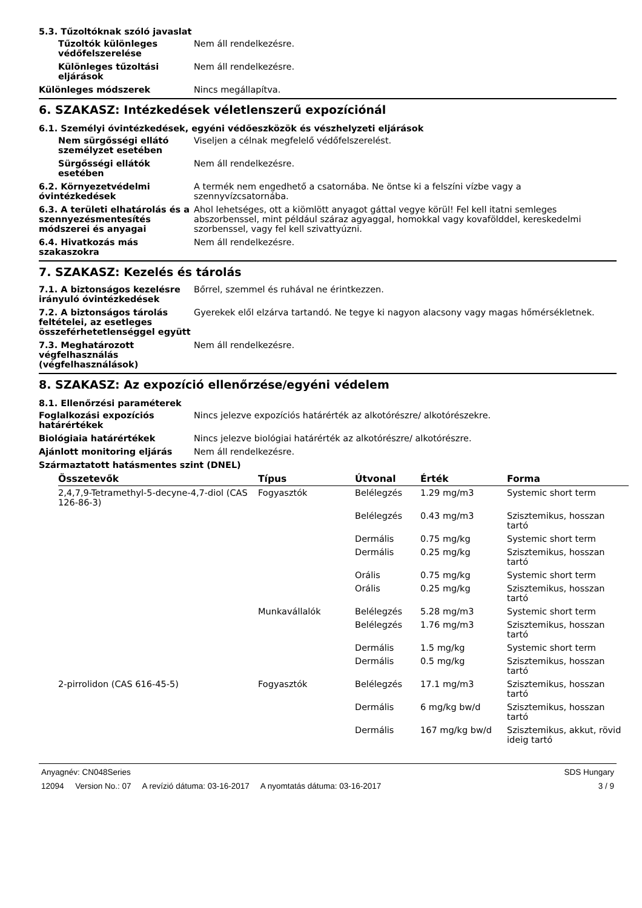5.3. Tűzoltóknak szóló javaslat
Tűzoltók különleges védőfelszerelése
Nem áll rendelkezésre.
Különleges tűzoltási eljárások
Nem áll rendelkezésre.
Különleges módszerek Nincs megállapítva.
6. SZAKASZ: Intézkedések véletlenszerű expozíciónál
6.1. Személyi óvintézkedések, egyéni védőeszközök és vészhelyzeti eljárások
Nem sürgősségi ellátó személyzet esetében
Viseljen a célnak megfelelő védőfelszerelést.
Sürgősségi ellátók esetében
Nem áll rendelkezésre.
6.2. Környezetvédelmi óvintézkedések
A termék nem engedhető a csatornába. Ne öntse ki a felszíni vízbe vagy a szennyvízcsatornába.
6.3. A területi elhatárolás és a szennyezésmentesítés módszerei és anyagai
Ahol lehetséges, ott a kiömlött anyagot gáttal vegye körül! Fel kell itatni semleges abszorbenssel, mint például száraz agyaggal, homokkal vagy kovafölddel, kereskedelmi szorbenssel, vagy fel kell szivattyúzni.
6.4. Hivatkozás más szakaszokra
Nem áll rendelkezésre.
7. SZAKASZ: Kezelés és tárolás
7.1. A biztonságos kezelésre irányuló óvintézkedések
Bőrrel, szemmel és ruhával ne érintkezzen.
7.2. A biztonságos tárolás feltételei, az esetleges összeférhetetlenséggel együtt
Gyerekek elől elzárva tartandó. Ne tegye ki nagyon alacsony vagy magas hőmérsékletnek.
7.3. Meghatározott végfelhasználás (végfelhasználások)
Nem áll rendelkezésre.
8. SZAKASZ: Az expozíció ellenőrzése/egyéni védelem
8.1. Ellenőrzési paraméterek
Foglalkozási expozíciós határértékek
Nincs jelezve expozíciós határérték az alkotórészre/ alkotórészekre.
Biológiaia határértékek Nincs jelezve biológiai határérték az alkotórészre/ alkotórészre.
Ajánlott monitoring eljárás Nem áll rendelkezésre.
Származtatott hatásmentes szint (DNEL)
| Összetevők | Típus | Útvonal | Érték | Forma |
| --- | --- | --- | --- | --- |
| 2,4,7,9-Tetramethyl-5-decyne-4,7-diol (CAS 126-86-3) | Fogyasztók | Belélegzés | 1.29 mg/m3 | Systemic short term |
| | | Belélegzés | 0.43 mg/m3 | Szisztemikus, hosszan tartó |
| | | Dermális | 0.75 mg/kg | Systemic short term |
| | | Dermális | 0.25 mg/kg | Szisztemikus, hosszan tartó |
| | | Orális | 0.75 mg/kg | Systemic short term |
| | | Orális | 0.25 mg/kg | Szisztemikus, hosszan tartó |
| | Munkavállalók | Belélegzés | 5.28 mg/m3 | Systemic short term |
| | | Belélegzés | 1.76 mg/m3 | Szisztemikus, hosszan tartó |
| | | Dermális | 1.5 mg/kg | Systemic short term |
| | | Dermális | 0.5 mg/kg | Szisztemikus, hosszan tartó |
| 2-pirrolidon (CAS 616-45-5) | Fogyasztók | Belélegzés | 17.1 mg/m3 | Szisztemikus, hosszan tartó |
| | | Dermális | 6 mg/kg bw/d | Szisztemikus, hosszan tartó |
| | | Dermális | 167 mg/kg bw/d | Szisztemikus, akkut, rövid ideig tartó |
Anyagnév: CN048Series SDS Hungary
12094 Version No.: 07 A revízió dátuma: 03-16-2017 A nyomtatás dátuma: 03-16-2017 3 / 9